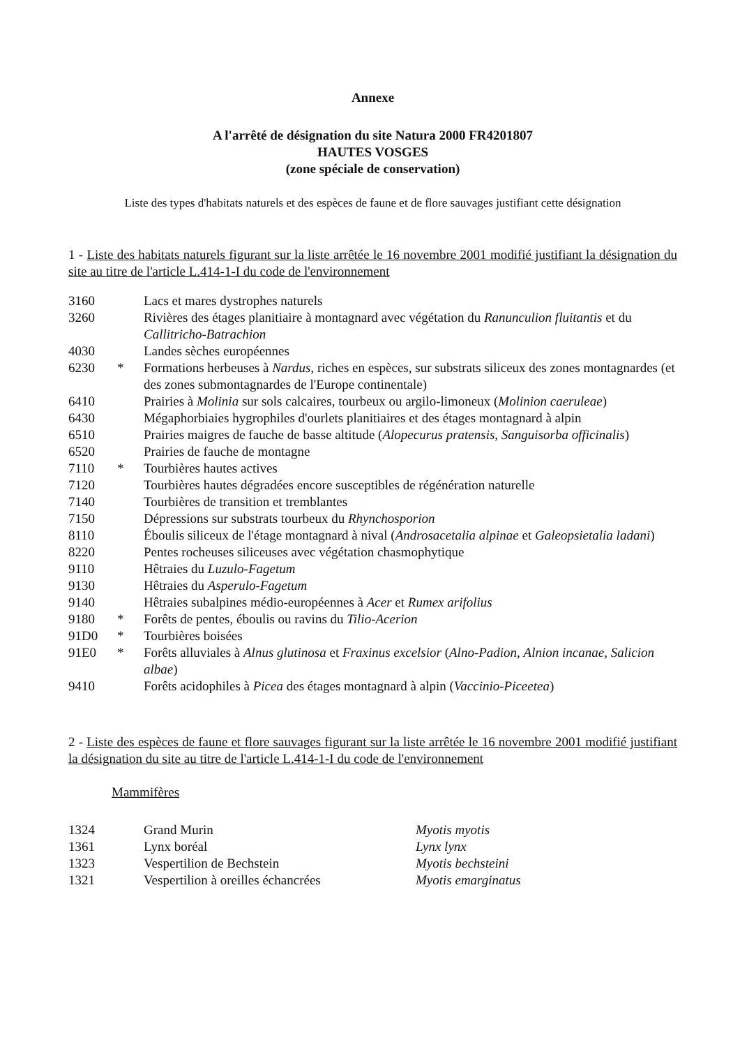Annexe
A l'arrêté de désignation du site Natura 2000 FR4201807
HAUTES VOSGES
(zone spéciale de conservation)
Liste des types d'habitats naturels et des espèces de faune et de flore sauvages justifiant cette désignation
1 - Liste des habitats naturels figurant sur la liste arrêtée le 16 novembre 2001 modifié justifiant la désignation du site au titre de l'article L.414-1-I du code de l'environnement
| 3160 | | Lacs et mares dystrophes naturels |
| 3260 | | Rivières des étages planitiaire à montagnard avec végétation du Ranunculion fluitantis et du Callitricho-Batrachion |
| 4030 | | Landes sèches européennes |
| 6230 | * | Formations herbeuses à Nardus , riches en espèces, sur substrats siliceux des zones montagnardes (et des zones submontagnardes de l'Europe continentale) |
| 6410 | | Prairies à Molinia sur sols calcaires, tourbeux ou argilo-limoneux ( Molinion caeruleae ) |
| 6430 | | Mégaphorbiaies hygrophiles d'ourlets planitiaires et des étages montagnard à alpin |
| 6510 | | Prairies maigres de fauche de basse altitude ( Alopecurus pratensis , Sanguisorba officinalis ) |
| 6520 | | Prairies de fauche de montagne |
| 7110 | * | Tourbières hautes actives |
| 7120 | | Tourbières hautes dégradées encore susceptibles de régénération naturelle |
| 7140 | | Tourbières de transition et tremblantes |
| 7150 | | Dépressions sur substrats tourbeux du Rhynchosporion |
| 8110 | | Éboulis siliceux de l'étage montagnard à nival ( Androsacetalia alpinae et Galeopsietalia ladani ) |
| 8220 | | Pentes rocheuses siliceuses avec végétation chasmophytique |
| 9110 | | Hêtraies du Luzulo-Fagetum |
| 9130 | | Hêtraies du Asperulo-Fagetum |
| 9140 | | Hêtraies subalpines médio-européennes à Acer et Rumex arifolius |
| 9180 | * | Forêts de pentes, éboulis ou ravins du Tilio-Acerion |
| 91D0 | * | Tourbières boisées |
| 91E0 | * | Forêts alluviales à Alnus glutinosa et Fraxinus excelsior ( Alno-Padion , Alnion incanae , Salicion albae ) |
| 9410 | | Forêts acidophiles à Picea des étages montagnard à alpin ( Vaccinio-Piceetea ) |
2 - Liste des espèces de faune et flore sauvages figurant sur la liste arrêtée le 16 novembre 2001 modifié justifiant la désignation du site au titre de l'article L.414-1-I du code de l'environnement
Mammifères
| 1324 | Grand Murin | Myotis myotis |
| 1361 | Lynx boréal | Lynx lynx |
| 1323 | Vespertilion de Bechstein | Myotis bechsteini |
| 1321 | Vespertilion à oreilles échancrées | Myotis emarginatus |